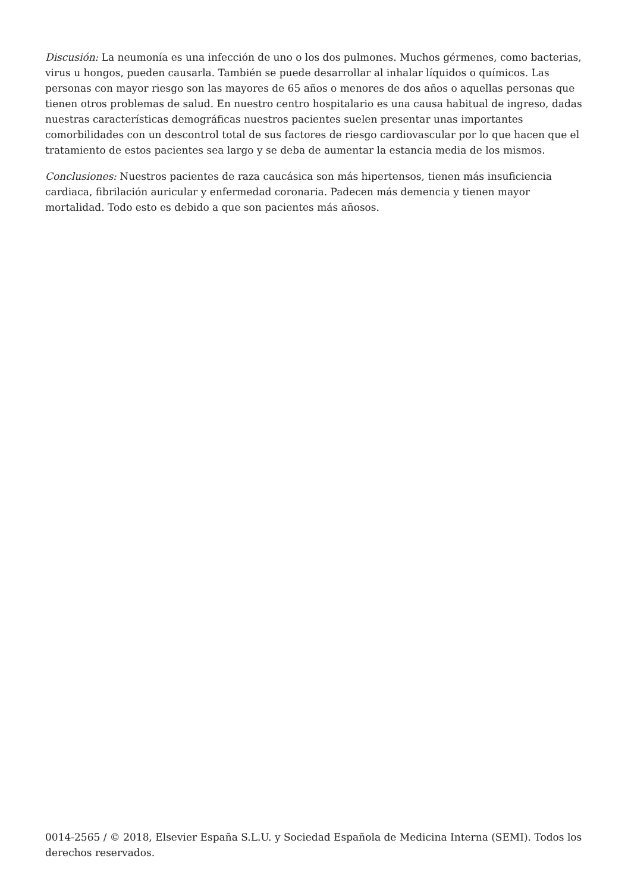Discusión: La neumonía es una infección de uno o los dos pulmones. Muchos gérmenes, como bacterias, virus u hongos, pueden causarla. También se puede desarrollar al inhalar líquidos o químicos. Las personas con mayor riesgo son las mayores de 65 años o menores de dos años o aquellas personas que tienen otros problemas de salud. En nuestro centro hospitalario es una causa habitual de ingreso, dadas nuestras características demográficas nuestros pacientes suelen presentar unas importantes comorbilidades con un descontrol total de sus factores de riesgo cardiovascular por lo que hacen que el tratamiento de estos pacientes sea largo y se deba de aumentar la estancia media de los mismos.
Conclusiones: Nuestros pacientes de raza caucásica son más hipertensos, tienen más insuficiencia cardiaca, fibrilación auricular y enfermedad coronaria. Padecen más demencia y tienen mayor mortalidad. Todo esto es debido a que son pacientes más añosos.
0014-2565 / © 2018, Elsevier España S.L.U. y Sociedad Española de Medicina Interna (SEMI). Todos los derechos reservados.